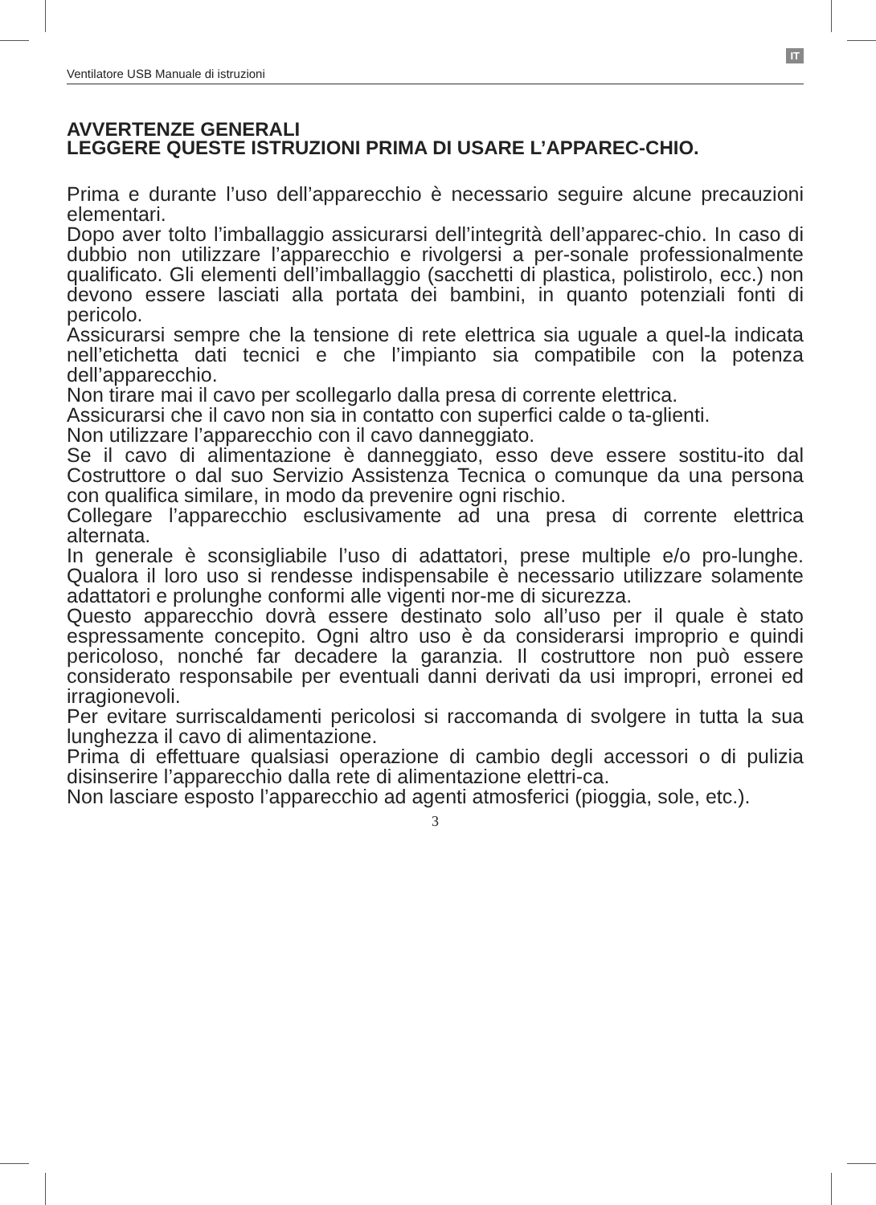IT
Ventilatore USB Manuale di istruzioni
AVVERTENZE GENERALI
LEGGERE QUESTE ISTRUZIONI PRIMA DI USARE L’APPAREC-CHIO.
Prima e durante l’uso dell’apparecchio è necessario seguire alcune precauzioni elementari.
Dopo aver tolto l’imballaggio assicurarsi dell’integrità dell’apparec-chio. In caso di dubbio non utilizzare l’apparecchio e rivolgersi a per-sonale professionalmente qualificato. Gli elementi dell’imballaggio (sacchetti di plastica, polistirolo, ecc.) non devono essere lasciati alla portata dei bambini, in quanto potenziali fonti di pericolo.
Assicurarsi sempre che la tensione di rete elettrica sia uguale a quel-la indicata nell’etichetta dati tecnici e che l’impianto sia compatibile con la potenza dell’apparecchio.
Non tirare mai il cavo per scollegarlo dalla presa di corrente elettrica.
Assicurarsi che il cavo non sia in contatto con superfici calde o ta-glienti.
Non utilizzare l’apparecchio con il cavo danneggiato.
Se il cavo di alimentazione è danneggiato, esso deve essere sostitu-ito dal Costruttore o dal suo Servizio Assistenza Tecnica o comunque da una persona con qualifica similare, in modo da prevenire ogni rischio.
Collegare l’apparecchio esclusivamente ad una presa di corrente elettrica alternata.
In generale è sconsigliabile l’uso di adattatori, prese multiple e/o pro-lunghe. Qualora il loro uso si rendesse indispensabile è necessario utilizzare solamente adattatori e prolunghe conformi alle vigenti nor-me di sicurezza.
Questo apparecchio dovrà essere destinato solo all’uso per il quale è stato espressamente concepito. Ogni altro uso è da considerarsi improprio e quindi pericoloso, nonché far decadere la garanzia. Il costruttore non può essere considerato responsabile per eventuali danni derivati da usi impropri, erronei ed irragionevoli.
Per evitare surriscaldamenti pericolosi si raccomanda di svolgere in tutta la sua lunghezza il cavo di alimentazione.
Prima di effettuare qualsiasi operazione di cambio degli accessori o di pulizia disinserire l’apparecchio dalla rete di alimentazione elettri-ca.
Non lasciare esposto l’apparecchio ad agenti atmosferici (pioggia, sole, etc.).
3